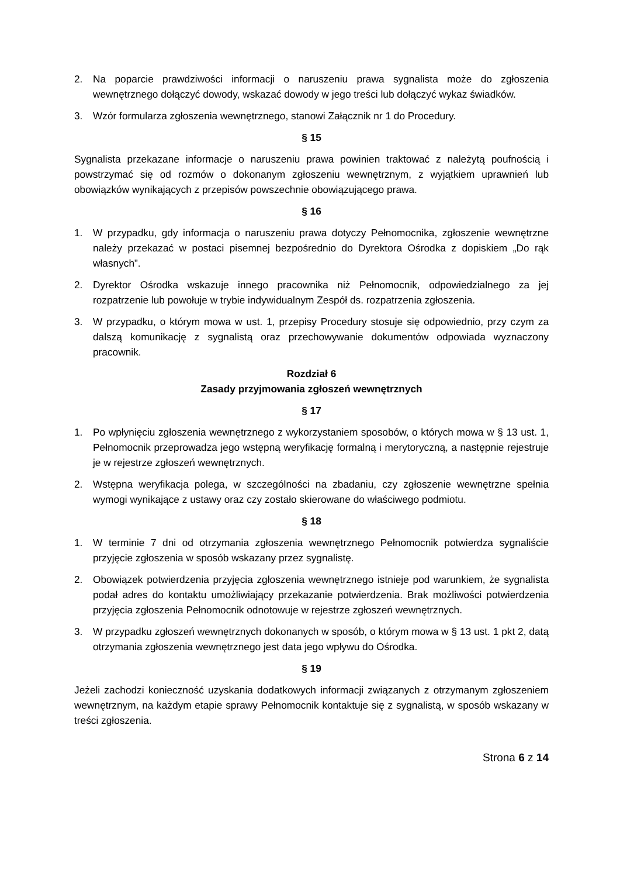2. Na poparcie prawdziwości informacji o naruszeniu prawa sygnalista może do zgłoszenia wewnętrznego dołączyć dowody, wskazać dowody w jego treści lub dołączyć wykaz świadków.
3. Wzór formularza zgłoszenia wewnętrznego, stanowi Załącznik nr 1 do Procedury.
§ 15
Sygnalista przekazane informacje o naruszeniu prawa powinien traktować z należytą poufnością i powstrzymać się od rozmów o dokonanym zgłoszeniu wewnętrznym, z wyjątkiem uprawnień lub obowiązków wynikających z przepisów powszechnie obowiązującego prawa.
§ 16
1. W przypadku, gdy informacja o naruszeniu prawa dotyczy Pełnomocnika, zgłoszenie wewnętrzne należy przekazać w postaci pisemnej bezpośrednio do Dyrektora Ośrodka z dopiskiem „Do rąk własnych”.
2. Dyrektor Ośrodka wskazuje innego pracownika niż Pełnomocnik, odpowiedzialnego za jej rozpatrzenie lub powołuje w trybie indywidualnym Zespół ds. rozpatrzenia zgłoszenia.
3. W przypadku, o którym mowa w ust. 1, przepisy Procedury stosuje się odpowiednio, przy czym za dalszą komunikację z sygnalistą oraz przechowywanie dokumentów odpowiada wyznaczony pracownik.
Rozdział 6
Zasady przyjmowania zgłoszeń wewnętrznych
§ 17
1. Po wpłynięciu zgłoszenia wewnętrznego z wykorzystaniem sposobów, o których mowa w § 13 ust. 1, Pełnomocnik przeprowadza jego wstępną weryfikację formalną i merytoryczną, a następnie rejestruje je w rejestrze zgłoszeń wewnętrznych.
2. Wstępna weryfikacja polega, w szczególności na zbadaniu, czy zgłoszenie wewnętrzne spełnia wymogi wynikające z ustawy oraz czy zostało skierowane do właściwego podmiotu.
§ 18
1. W terminie 7 dni od otrzymania zgłoszenia wewnętrznego Pełnomocnik potwierdza sygnaliście przyjęcie zgłoszenia w sposób wskazany przez sygnalistę.
2. Obowiązek potwierdzenia przyjęcia zgłoszenia wewnętrznego istnieje pod warunkiem, że sygnalista podał adres do kontaktu umożliwiający przekazanie potwierdzenia. Brak możliwości potwierdzenia przyjęcia zgłoszenia Pełnomocnik odnotowuje w rejestrze zgłoszeń wewnętrznych.
3. W przypadku zgłoszeń wewnętrznych dokonanych w sposób, o którym mowa w § 13 ust. 1 pkt 2, datą otrzymania zgłoszenia wewnętrznego jest data jego wpływu do Ośrodka.
§ 19
Jeżeli zachodzi konieczność uzyskania dodatkowych informacji związanych z otrzymanym zgłoszeniem wewnętrznym, na każdym etapie sprawy Pełnomocnik kontaktuje się z sygnalistą, w sposób wskazany w treści zgłoszenia.
Strona 6 z 14